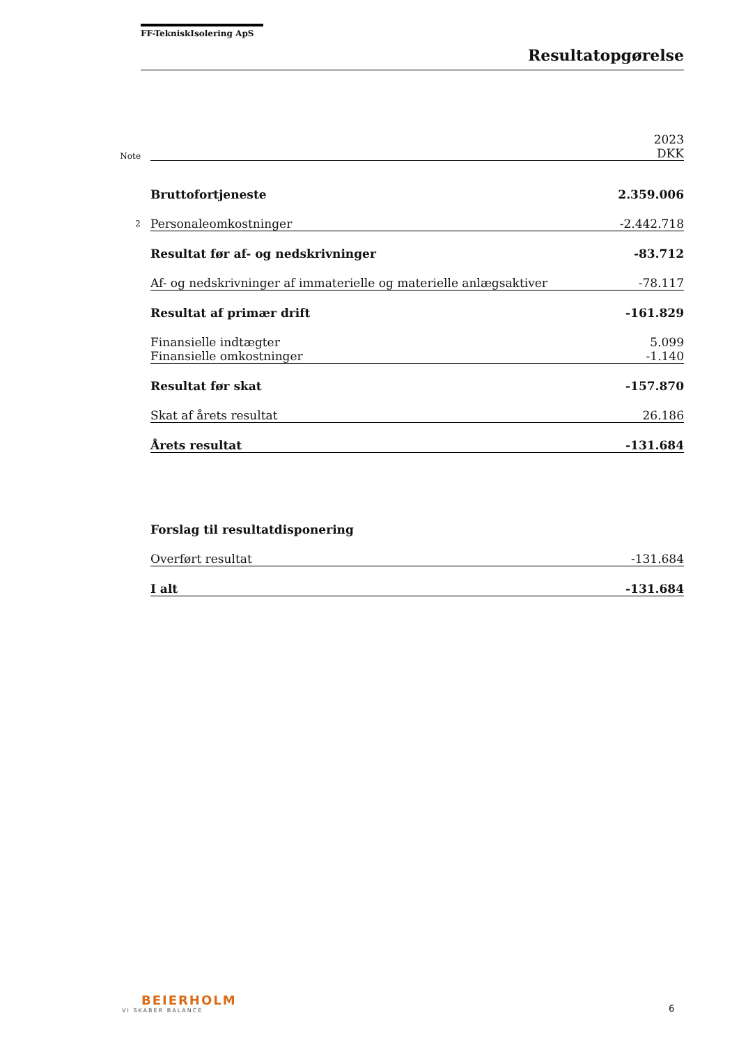FF-TekniskIsolering ApS
Resultatopgørelse
| Note | | 2023 DKK |
| | Bruttofortjeneste | 2.359.006 |
| 2 | Personaleomkostninger | -2.442.718 |
| | Resultat før af- og nedskrivninger | -83.712 |
| | Af- og nedskrivninger af immaterielle og materielle anlægsaktiver | -78.117 |
| | Resultat af primær drift | -161.829 |
| | Finansielle indtægter | 5.099 |
| | Finansielle omkostninger | -1.140 |
| | Resultat før skat | -157.870 |
| | Skat af årets resultat | 26.186 |
| | Årets resultat | -131.684 |
| | Forslag til resultatdisponering | |
| | Overført resultat | -131.684 |
| | I alt | -131.684 |
BEIERHOLM
VI SKABER BALANCE
6